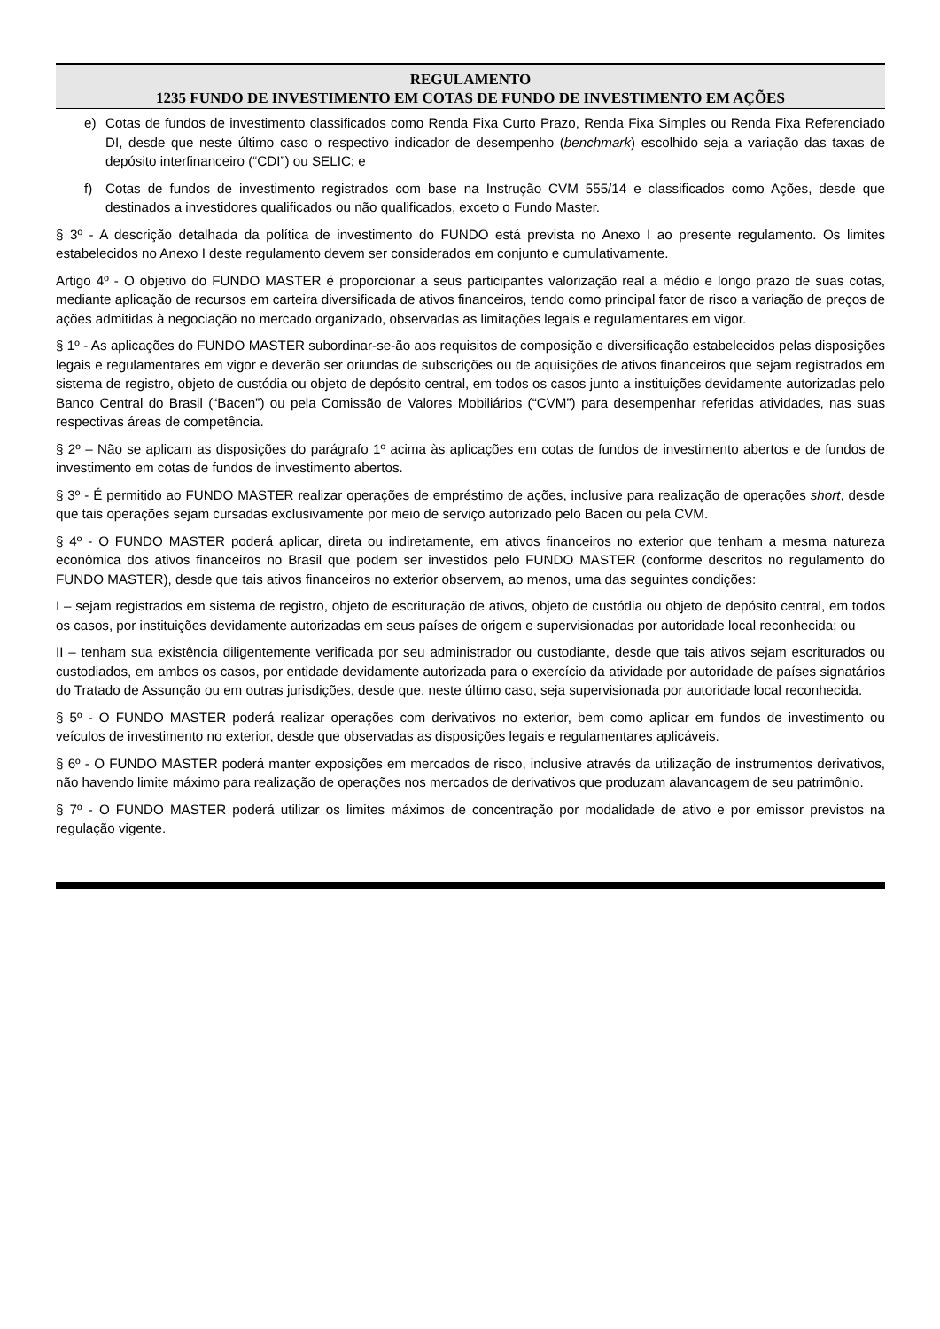REGULAMENTO
1235 FUNDO DE INVESTIMENTO EM COTAS DE FUNDO DE INVESTIMENTO EM AÇÕES
e) Cotas de fundos de investimento classificados como Renda Fixa Curto Prazo, Renda Fixa Simples ou Renda Fixa Referenciado DI, desde que neste último caso o respectivo indicador de desempenho (benchmark) escolhido seja a variação das taxas de depósito interfinanceiro (“CDI”) ou SELIC; e
f) Cotas de fundos de investimento registrados com base na Instrução CVM 555/14 e classificados como Ações, desde que destinados a investidores qualificados ou não qualificados, exceto o Fundo Master.
§ 3º - A descrição detalhada da política de investimento do FUNDO está prevista no Anexo I ao presente regulamento. Os limites estabelecidos no Anexo I deste regulamento devem ser considerados em conjunto e cumulativamente.
Artigo 4º - O objetivo do FUNDO MASTER é proporcionar a seus participantes valorização real a médio e longo prazo de suas cotas, mediante aplicação de recursos em carteira diversificada de ativos financeiros, tendo como principal fator de risco a variação de preços de ações admitidas à negociação no mercado organizado, observadas as limitações legais e regulamentares em vigor.
§ 1º - As aplicações do FUNDO MASTER subordinar-se-ão aos requisitos de composição e diversificação estabelecidos pelas disposições legais e regulamentares em vigor e deverão ser oriundas de subscrições ou de aquisições de ativos financeiros que sejam registrados em sistema de registro, objeto de custódia ou objeto de depósito central, em todos os casos junto a instituições devidamente autorizadas pelo Banco Central do Brasil (“Bacen”) ou pela Comissão de Valores Mobiliários (“CVM”) para desempenhar referidas atividades, nas suas respectivas áreas de competência.
§ 2º – Não se aplicam as disposições do parágrafo 1º acima às aplicações em cotas de fundos de investimento abertos e de fundos de investimento em cotas de fundos de investimento abertos.
§ 3º - É permitido ao FUNDO MASTER realizar operações de empréstimo de ações, inclusive para realização de operações short, desde que tais operações sejam cursadas exclusivamente por meio de serviço autorizado pelo Bacen ou pela CVM.
§ 4º - O FUNDO MASTER poderá aplicar, direta ou indiretamente, em ativos financeiros no exterior que tenham a mesma natureza econômica dos ativos financeiros no Brasil que podem ser investidos pelo FUNDO MASTER (conforme descritos no regulamento do FUNDO MASTER), desde que tais ativos financeiros no exterior observem, ao menos, uma das seguintes condições:
I – sejam registrados em sistema de registro, objeto de escrituração de ativos, objeto de custódia ou objeto de depósito central, em todos os casos, por instituições devidamente autorizadas em seus países de origem e supervisionadas por autoridade local reconhecida; ou
II – tenham sua existência diligentemente verificada por seu administrador ou custodiante, desde que tais ativos sejam escriturados ou custodiados, em ambos os casos, por entidade devidamente autorizada para o exercício da atividade por autoridade de países signatários do Tratado de Assunção ou em outras jurisdições, desde que, neste último caso, seja supervisionada por autoridade local reconhecida.
§ 5º - O FUNDO MASTER poderá realizar operações com derivativos no exterior, bem como aplicar em fundos de investimento ou veículos de investimento no exterior, desde que observadas as disposições legais e regulamentares aplicáveis.
§ 6º - O FUNDO MASTER poderá manter exposições em mercados de risco, inclusive através da utilização de instrumentos derivativos, não havendo limite máximo para realização de operações nos mercados de derivativos que produzam alavancagem de seu patrimônio.
§ 7º - O FUNDO MASTER poderá utilizar os limites máximos de concentração por modalidade de ativo e por emissor previstos na regulação vigente.